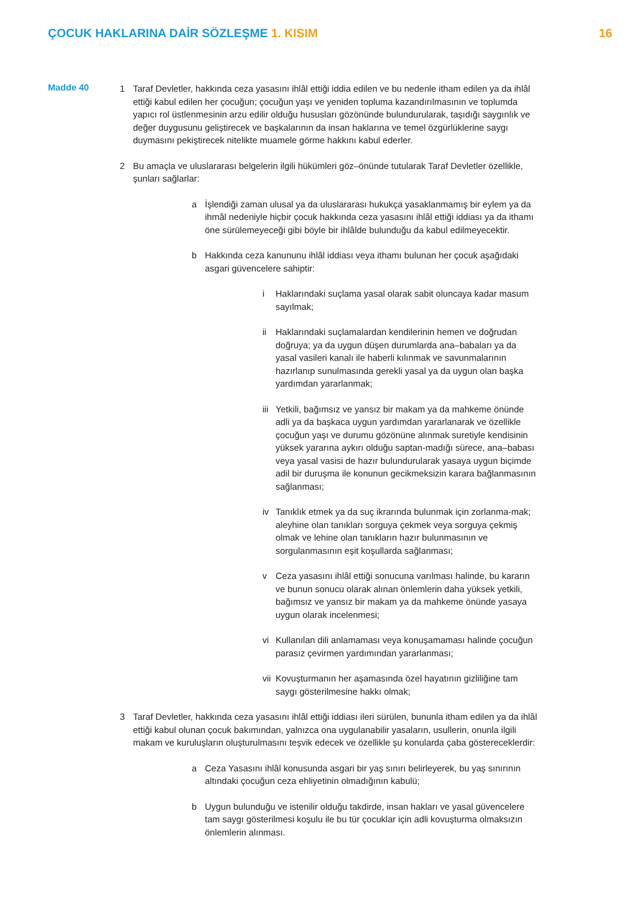ÇOCUK HAKLARINA DAİR SÖZLEŞME 1. KISIM
16
Madde 40
1 Taraf Devletler, hakkında ceza yasasını ihlâl ettiği iddia edilen ve bu nedenle itham edilen ya da ihlâl ettiği kabul edilen her çocuğun; çocuğun yaşı ve yeniden topluma kazandırılmasının ve toplumda yapıcı rol üstlenmesinin arzu edilir olduğu hususları gözönünde bulundurularak, taşıdığı saygınlık ve değer duygusunu geliştirecek ve başkalarının da insan haklarına ve temel özgürlüklerine saygı duymasını pekiştirecek nitelikte muamele görme hakkını kabul ederler.
2 Bu amaçla ve uluslararası belgelerin ilgili hükümleri göz–önünde tutularak Taraf Devletler özellikle, şunları sağlarlar:
a İşlendiği zaman ulusal ya da uluslararası hukukça yasaklanmamış bir eylem ya da ihmâl nedeniyle hiçbir çocuk hakkında ceza yasasını ihlâl ettiği iddiası ya da ithamı öne sürülemeyeceği gibi böyle bir ihlâlde bulunduğu da kabul edilmeyecektir.
b Hakkında ceza kanununu ihlâl iddiası veya ithamı bulunan her çocuk aşağıdaki asgari güvencelere sahiptir:
i Haklarındaki suçlama yasal olarak sabit oluncaya kadar masum sayılmak;
ii Haklarındaki suçlamalardan kendilerinin hemen ve doğrudan doğruya; ya da uygun düşen durumlarda ana–babaları ya da yasal vasileri kanalı ile haberli kılınmak ve savunmalarının hazırlanıp sunulmasında gerekli yasal ya da uygun olan başka yardımdan yararlanmak;
iii
Yetkili, bağımsız ve yansız bir makam ya da mahkeme önünde adli ya da başkaca uygun yardımdan yararlanarak ve özellikle çocuğun yaşı ve durumu gözönüne alınmak suretiyle kendisinin yüksek yararına aykırı olduğu saptan-madığı sürece, ana–babası veya yasal vasisi de hazır bulundurularak yasaya uygun biçimde adil bir duruşma ile konunun gecikmeksizin karara bağlanmasının sağlanması;
iv Tanıklık etmek ya da suç ikrarında bulunmak için zorlanma-mak; aleyhine olan tanıkları sorguya çekmek veya sorguya çekmiş olmak ve lehine olan tanıkların hazır bulunmasının ve sorgulanmasının eşit koşullarda sağlanması;
v Ceza yasasını ihlâl ettiği sonucuna varılması halinde, bu kararın ve bunun sonucu olarak alınan önlemlerin daha yüksek yetkili, bağımsız ve yansız bir makam ya da mahkeme önünde yasaya uygun olarak incelenmesi;
vi Kullanılan dili anlamaması veya konuşamaması halinde çocuğun parasız çevirmen yardımından yararlanması;
vii
Kovuşturmanın her aşamasında özel hayatının gizliliğine tam saygı gösterilmesine hakkı olmak;
3 Taraf Devletler, hakkında ceza yasasını ihlâl ettiği iddiası ileri sürülen, bununla itham edilen ya da ihlâl ettiği kabul olunan çocuk bakımından, yalnızca ona uygulanabilir yasaların, usullerin, onunla ilgili makam ve kuruluşların oluşturulmasını teşvik edecek ve özellikle şu konularda çaba göstereceklerdir:
a Ceza Yasasını ihlâl konusunda asgari bir yaş sınırı belirleyerek, bu yaş sınırının altındaki çocuğun ceza ehliyetinin olmadığının kabulü;
b Uygun bulunduğu ve istenilir olduğu takdirde, insan hakları ve yasal güvencelere tam saygı gösterilmesi koşulu ile bu tür çocuklar için adli kovuşturma olmaksızın önlemlerin alınması.